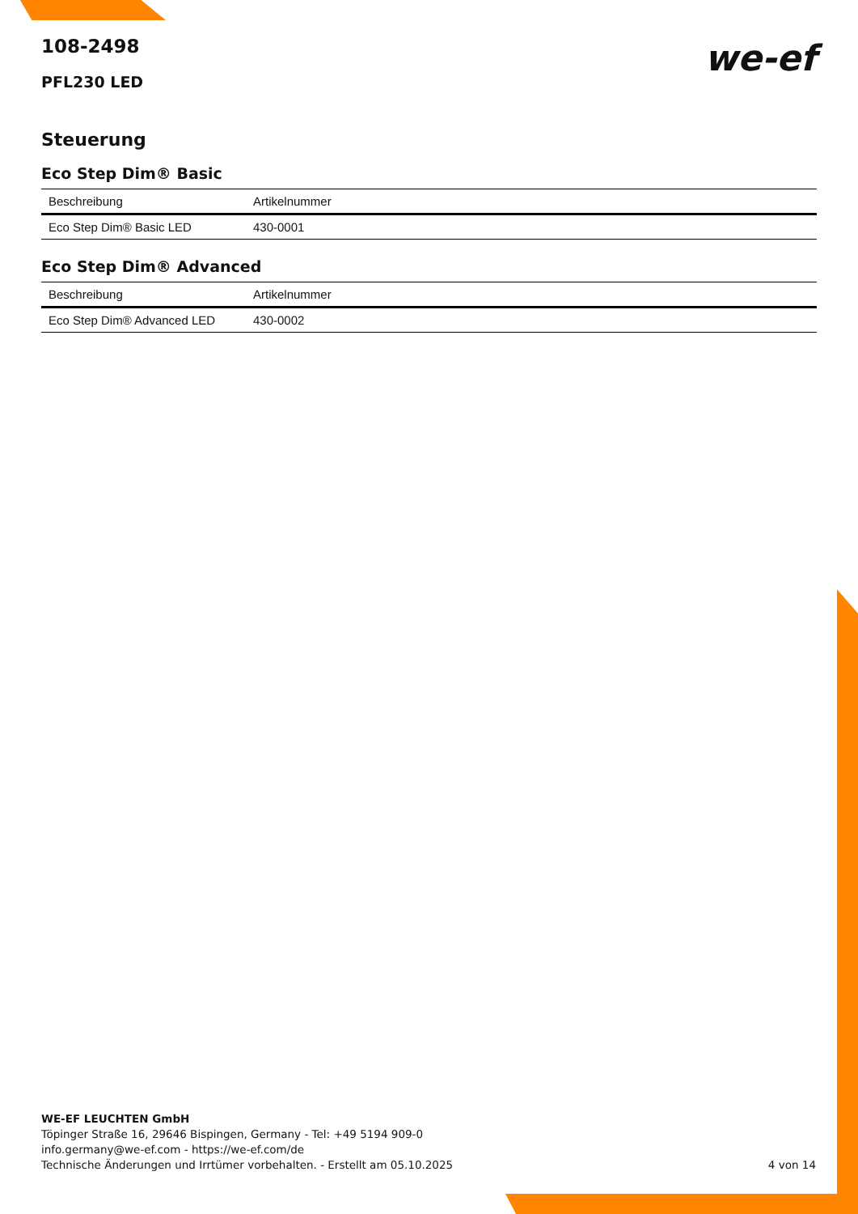we-ef
108-2498
PFL230 LED
Steuerung
Eco Step Dim® Basic
| Beschreibung | Artikelnummer |
| --- | --- |
| Eco Step Dim® Basic LED | 430-0001 |
Eco Step Dim® Advanced
| Beschreibung | Artikelnummer |
| --- | --- |
| Eco Step Dim® Advanced LED | 430-0002 |
WE-EF LEUCHTEN GmbH
Töpinger Straße 16, 29646 Bispingen, Germany - Tel: +49 5194 909-0
info.germany@we-ef.com - https://we-ef.com/de
Technische Änderungen und Irrtümer vorbehalten. - Erstellt am 05.10.2025
4 von 14